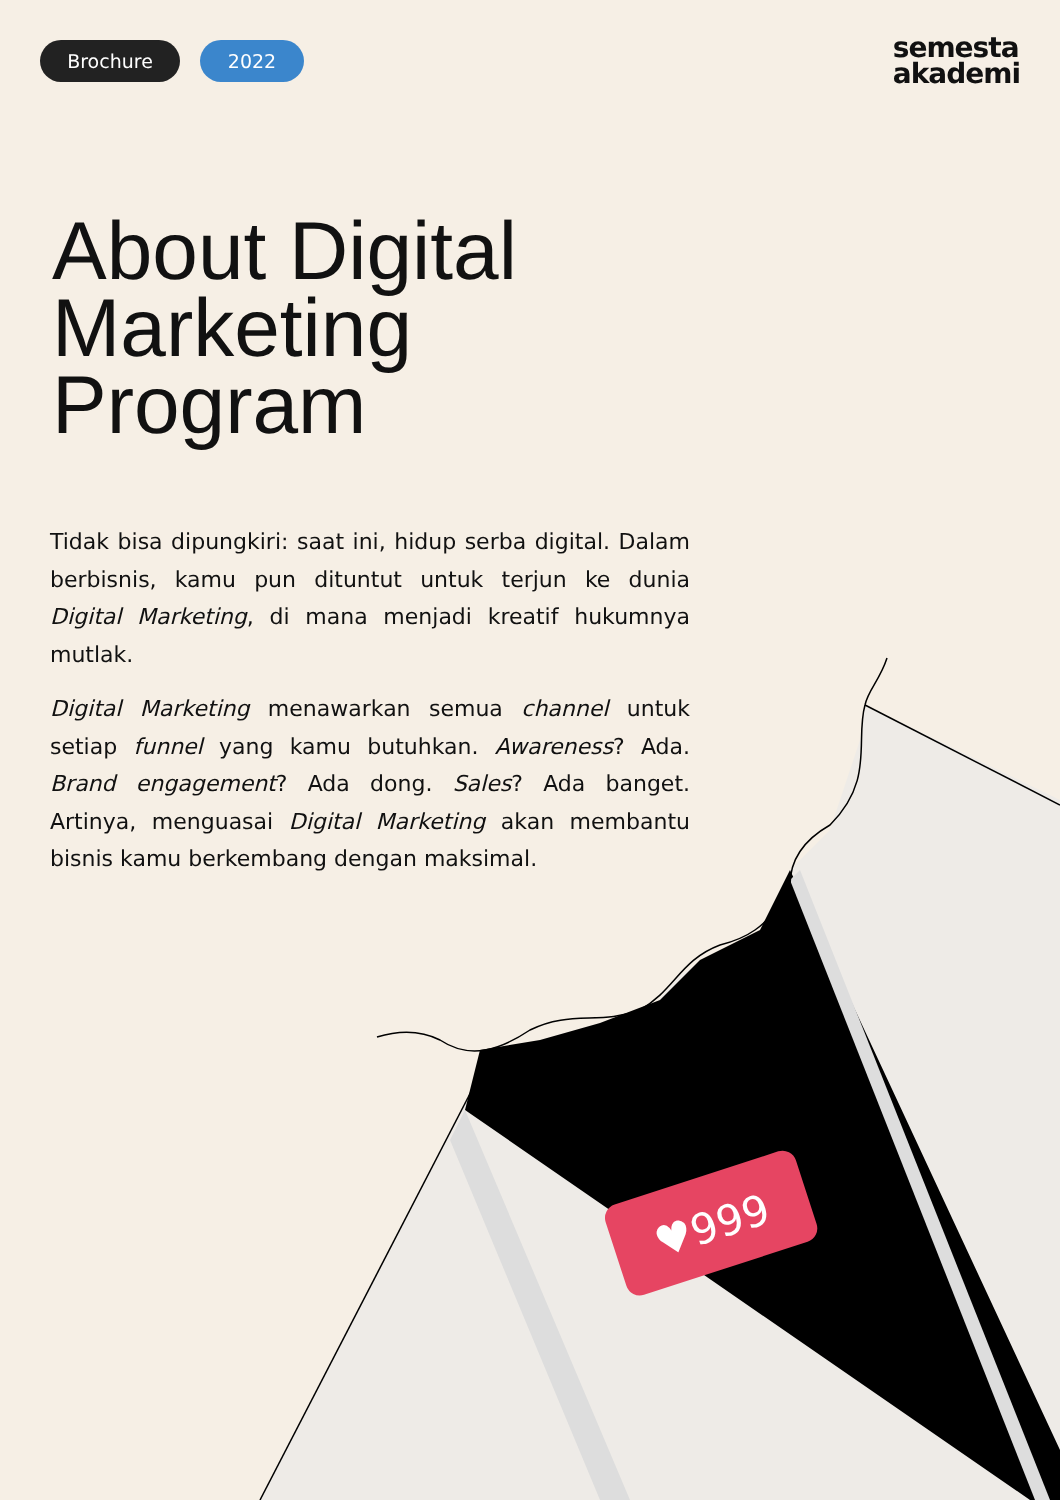♥999
Brochure 2022
semesta
akademi
About Digital
Marketing
Program
Tidak bisa dipungkiri: saat ini, hidup serba digital. Dalam berbisnis, kamu pun dituntut untuk terjun ke dunia Digital Marketing, di mana menjadi kreatif hukumnya mutlak.
Digital Marketing menawarkan semua channel untuk setiap funnel yang kamu butuhkan. Awareness? Ada. Brand engagement? Ada dong. Sales? Ada banget. Artinya, menguasai Digital Marketing akan membantu bisnis kamu berkembang dengan maksimal.